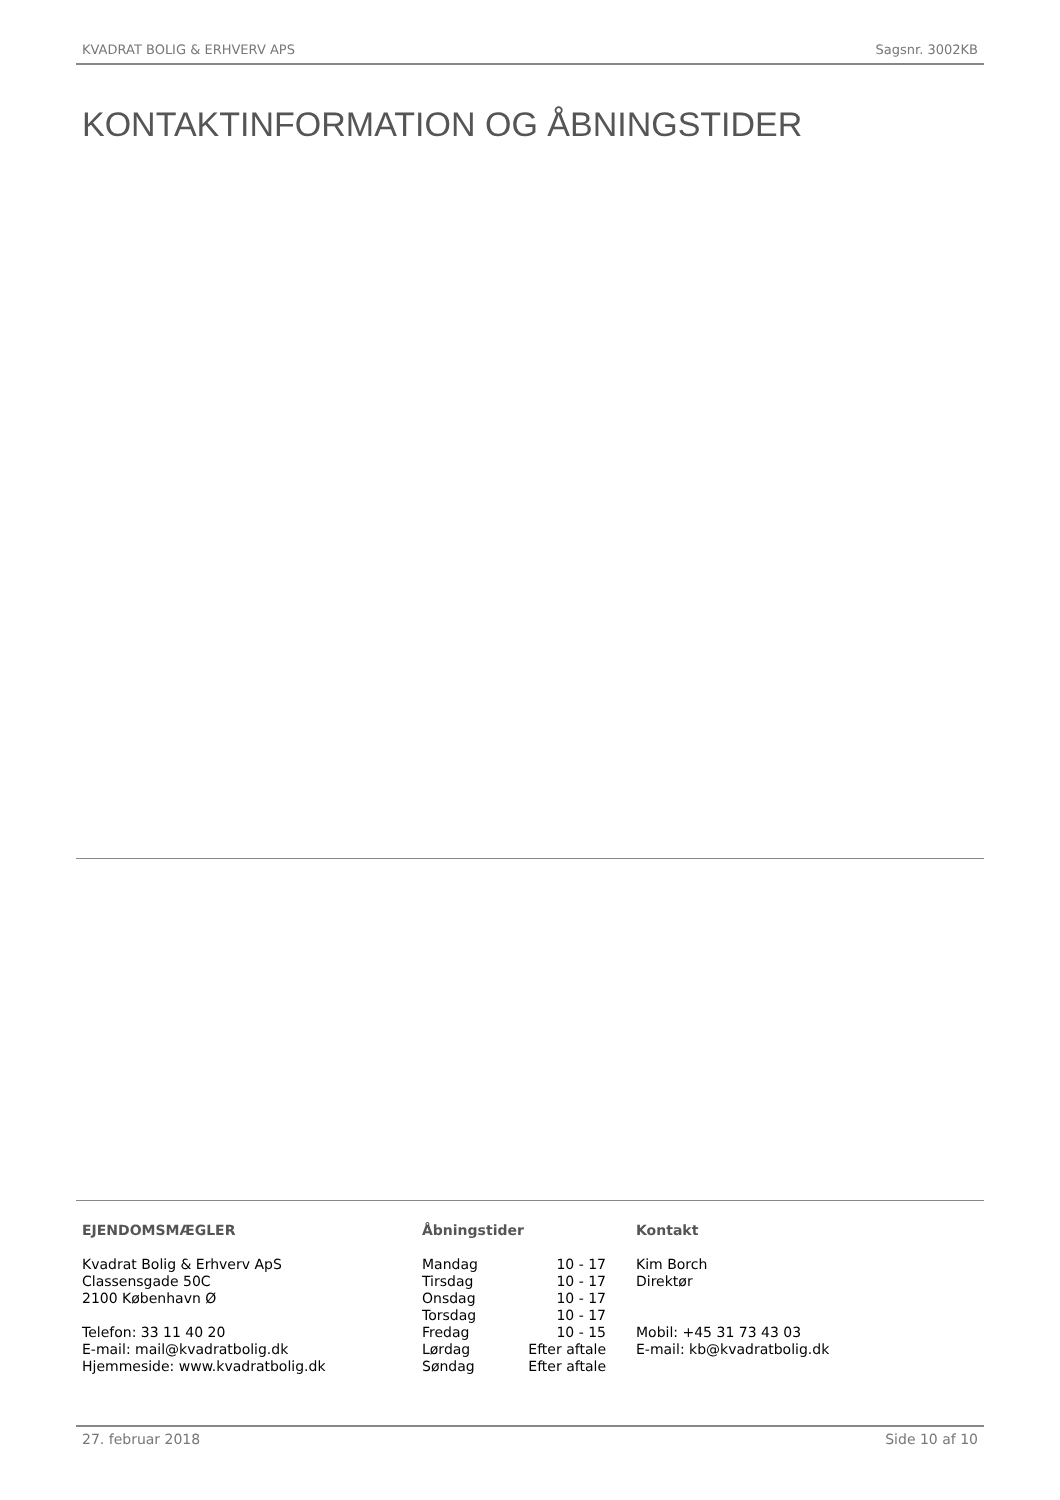KVADRAT BOLIG & ERHVERV APS Sagsnr. 3002KB
KONTAKTINFORMATION OG ÅBNINGSTIDER
EJENDOMSMÆGLER
Kvadrat Bolig & Erhverv ApS
Classensgade 50C
2100 København Ø
Telefon: 33 11 40 20
E-mail: mail@kvadratbolig.dk
Hjemmeside: www.kvadratbolig.dk
Åbningstider
| Mandag | 10 - 17 |
| Tirsdag | 10 - 17 |
| Onsdag | 10 - 17 |
| Torsdag | 10 - 17 |
| Fredag | 10 - 15 |
| Lørdag | Efter aftale |
| Søndag | Efter aftale |
Kontakt
Kim Borch
Direktør
Mobil: +45 31 73 43 03
E-mail: kb@kvadratbolig.dk
27. februar 2018 Side 10 af 10